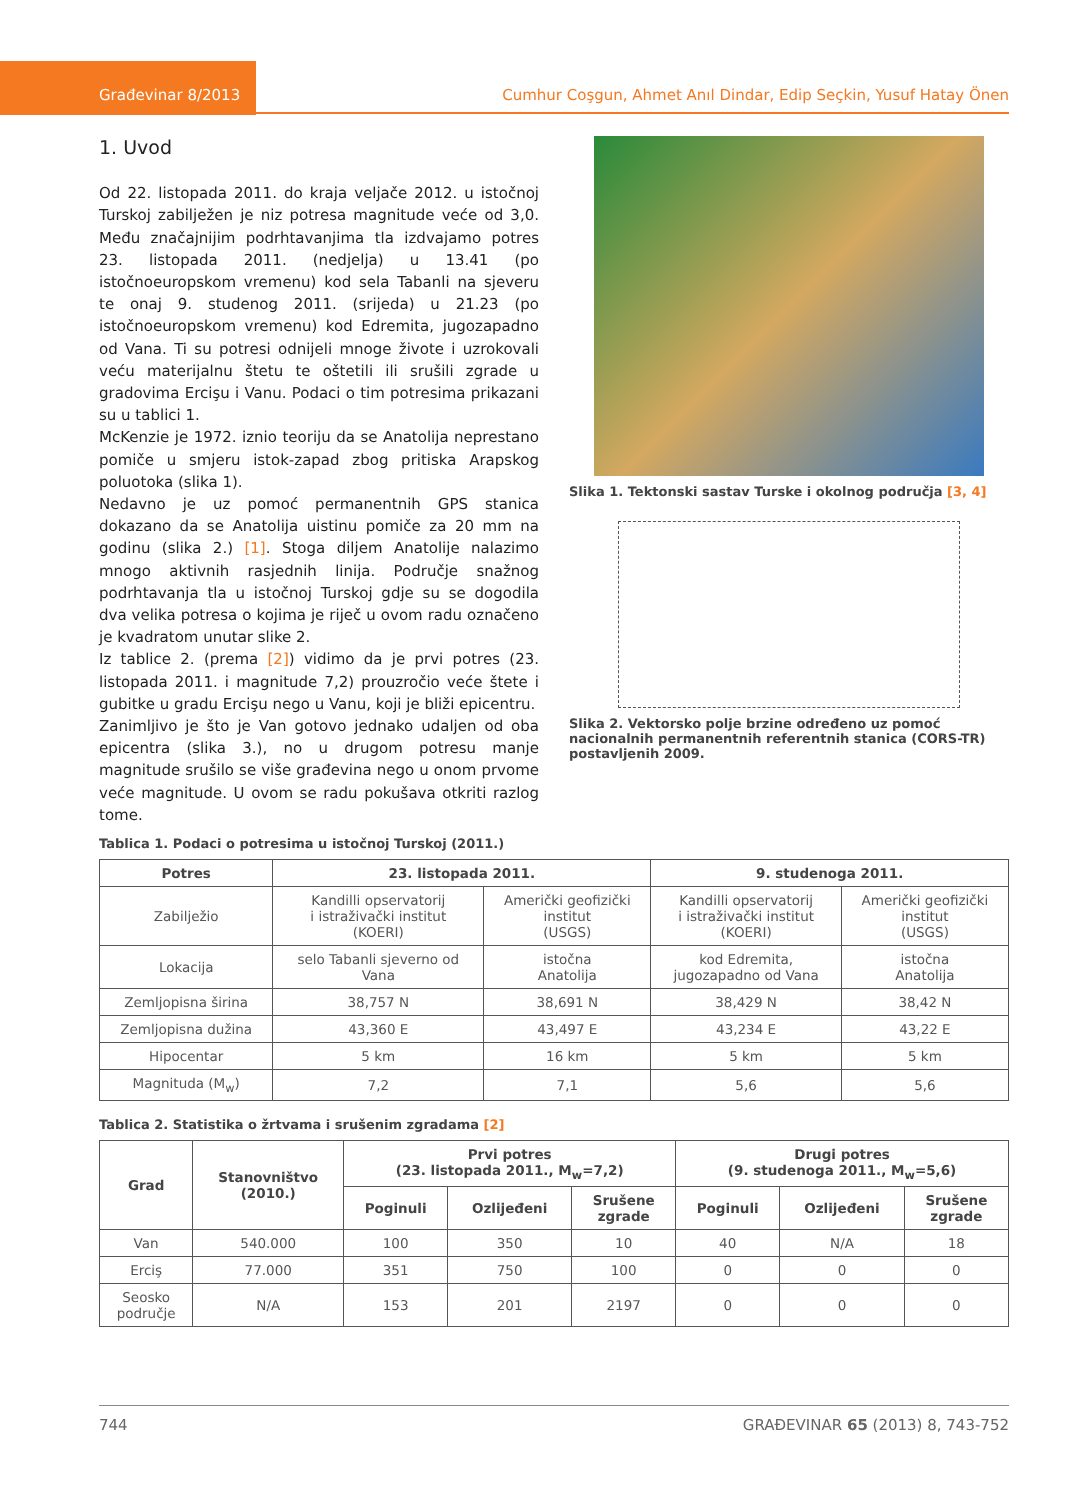Građevinar 8/2013 Cumhur Coşgun, Ahmet Anıl Dindar, Edip Seçkin, Yusuf Hatay Önen
1. Uvod
Od 22. listopada 2011. do kraja veljače 2012. u istočnoj Turskoj zabilježen je niz potresa magnitude veće od 3,0. Među značajnijim podrhtavanjima tla izdvajamo potres 23. listopada 2011. (nedjelja) u 13.41 (po istočnoeuropskom vremenu) kod sela Tabanli na sjeveru te onaj 9. studenog 2011. (srijeda) u 21.23 (po istočnoeuropskom vremenu) kod Edremita, jugozapadno od Vana. Ti su potresi odnijeli mnoge živote i uzrokovali veću materijalnu štetu te oštetili ili srušili zgrade u gradovima Ercişu i Vanu. Podaci o tim potresima prikazani su u tablici 1.
McKenzie je 1972. iznio teoriju da se Anatolija neprestano pomiče u smjeru istok-zapad zbog pritiska Arapskog poluotoka (slika 1).
Nedavno je uz pomoć permanentnih GPS stanica dokazano da se Anatolija uistinu pomiče za 20 mm na godinu (slika 2.) [1]. Stoga diljem Anatolije nalazimo mnogo aktivnih rasjednih linija. Područje snažnog podrhtavanja tla u istočnoj Turskoj gdje su se dogodila dva velika potresa o kojima je riječ u ovom radu označeno je kvadratom unutar slike 2.
Iz tablice 2. (prema [2]) vidimo da je prvi potres (23. listopada 2011. i magnitude 7,2) prouzročio veće štete i gubitke u gradu Ercişu nego u Vanu, koji je bliži epicentru.
Zanimljivo je što je Van gotovo jednako udaljen od oba epicentra (slika 3.), no u drugom potresu manje magnitude srušilo se više građevina nego u onom prvome veće magnitude. U ovom se radu pokušava otkriti razlog tome.
Slika 1. Tektonski sastav Turske i okolnog područja [3, 4]
Slika 2. Vektorsko polje brzine određeno uz pomoć nacionalnih permanentnih referentnih stanica (CORS-TR) postavljenih 2009.
Tablica 1. Podaci o potresima u istočnoj Turskoj (2011.)
| Potres | 23. listopada 2011. | | 9. studenoga 2011. | |
| --- | --- | --- | --- | --- |
| Zabilježio | Kandilli opservatorij i istraživački institut (KOERI) | Američki geofizički institut (USGS) | Kandilli opservatorij i istraživački institut (KOERI) | Američki geofizički institut (USGS) |
| Lokacija | selo Tabanli sjeverno od Vana | istočna Anatolija | kod Edremita, jugozapadno od Vana | istočna Anatolija |
| Zemljopisna širina | 38,757 N | 38,691 N | 38,429 N | 38,42 N |
| Zemljopisna dužina | 43,360 E | 43,497 E | 43,234 E | 43,22 E |
| Hipocentar | 5 km | 16 km | 5 km | 5 km |
| Magnituda (M<sub>w</sub>) | 7,2 | 7,1 | 5,6 | 5,6 |
Tablica 2. Statistika o žrtvama i srušenim zgradama [2]
| Grad | Stanovništvo (2010.) | Prvi potres (23. listopada 2011., M<sub>w</sub>=7,2) | | | Drugi potres (9. studenoga 2011., M<sub>w</sub>=5,6) | | |
| --- | --- | --- | --- | --- | --- | --- | --- |
| | | Poginuli | Ozlijeđeni | Srušene zgrade | Poginuli | Ozlijeđeni | Srušene zgrade |
| Van | 540.000 | 100 | 350 | 10 | 40 | N/A | 18 |
| Erciş | 77.000 | 351 | 750 | 100 | 0 | 0 | 0 |
| Seosko područje | N/A | 153 | 201 | 2197 | 0 | 0 | 0 |
744 GRAĐEVINAR 65 (2013) 8, 743-752